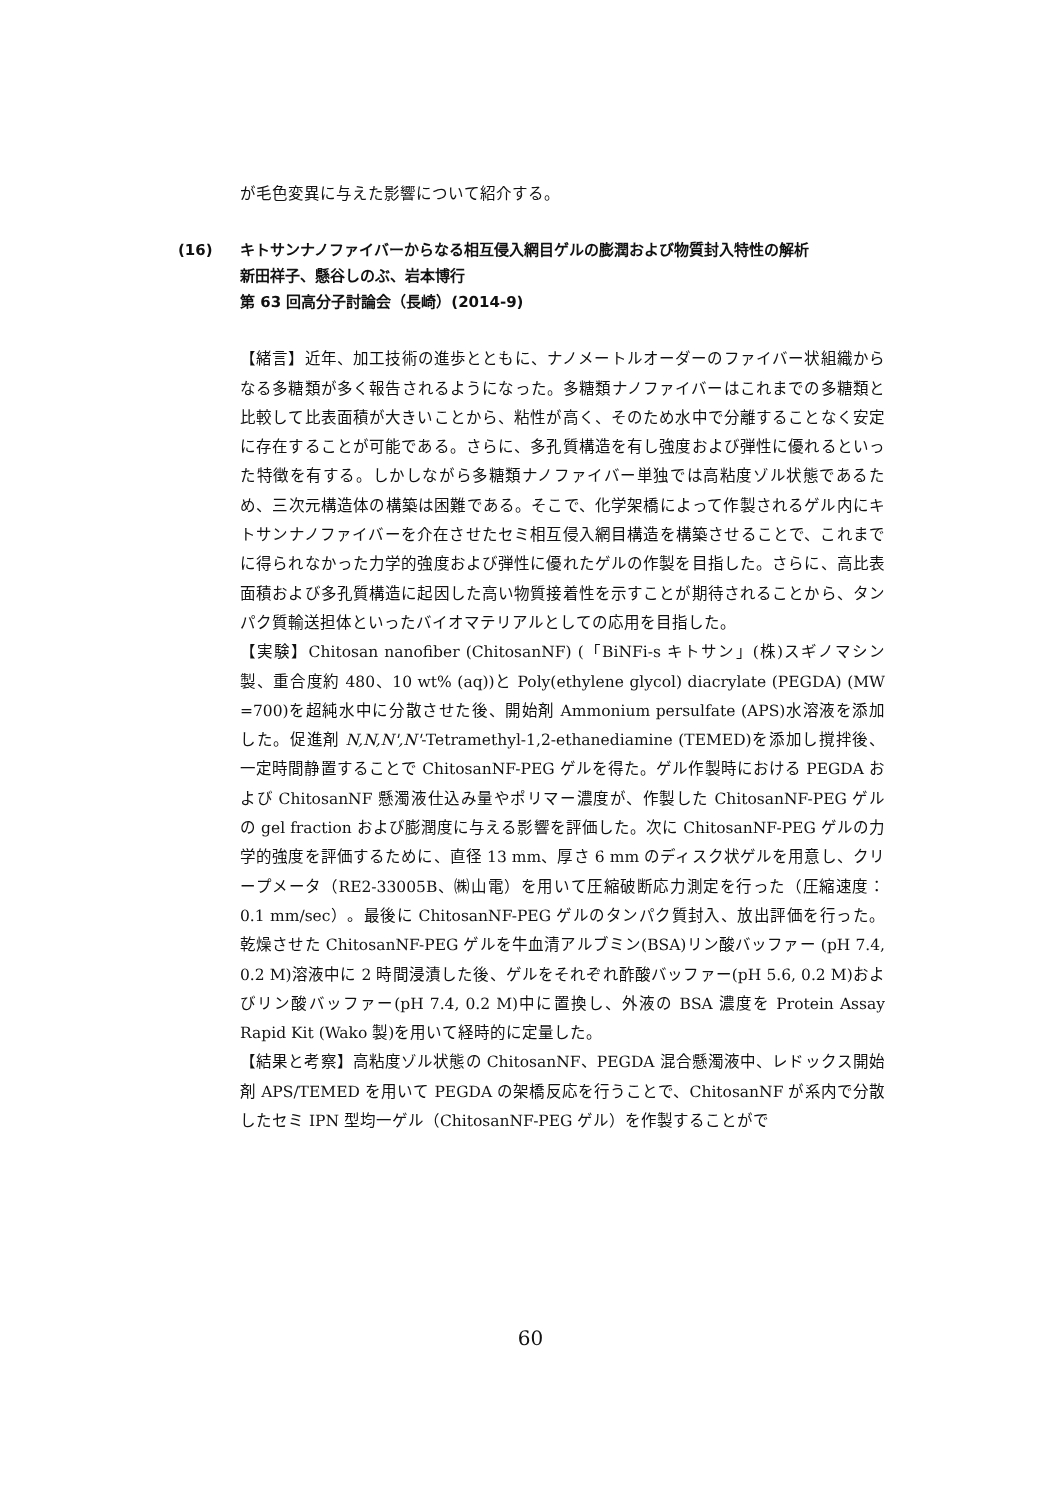が毛色変異に与えた影響について紹介する。
(16) キトサンナノファイバーからなる相互侵入網目ゲルの膨潤および物質封入特性の解析
新田祥子、懸谷しのぶ、岩本博行
第 63 回高分子討論会（長崎）(2014-9)
【緒言】近年、加工技術の進歩とともに、ナノメートルオーダーのファイバー状組織からなる多糖類が多く報告されるようになった。多糖類ナノファイバーはこれまでの多糖類と比較して比表面積が大きいことから、粘性が高く、そのため水中で分離することなく安定に存在することが可能である。さらに、多孔質構造を有し強度および弾性に優れるといった特徴を有する。しかしながら多糖類ナノファイバー単独では高粘度ゾル状態であるため、三次元構造体の構築は困難である。そこで、化学架橋によって作製されるゲル内にキトサンナノファイバーを介在させたセミ相互侵入網目構造を構築させることで、これまでに得られなかった力学的強度および弾性に優れたゲルの作製を目指した。さらに、高比表面積および多孔質構造に起因した高い物質接着性を示すことが期待されることから、タンパク質輸送担体といったバイオマテリアルとしての応用を目指した。
【実験】Chitosan nanofiber (ChitosanNF) (「BiNFi-s キトサン」(株)スギノマシン製、重合度約 480、10 wt% (aq))と Poly(ethylene glycol) diacrylate (PEGDA) (MW =700)を超純水中に分散させた後、開始剤 Ammonium persulfate (APS)水溶液を添加した。促進剤 N,N,N',N'-Tetramethyl-1,2-ethanediamine (TEMED)を添加し撹拌後、一定時間静置することで ChitosanNF-PEG ゲルを得た。ゲル作製時における PEGDA および ChitosanNF 懸濁液仕込み量やポリマー濃度が、作製した ChitosanNF-PEG ゲルの gel fraction および膨潤度に与える影響を評価した。次に ChitosanNF-PEG ゲルの力学的強度を評価するために、直径 13 mm、厚さ 6 mm のディスク状ゲルを用意し、クリープメータ（RE2-33005B、㈱山電）を用いて圧縮破断応力測定を行った（圧縮速度：0.1 mm/sec）。最後に ChitosanNF-PEG ゲルのタンパク質封入、放出評価を行った。乾燥させた ChitosanNF-PEG ゲルを牛血清アルブミン(BSA)リン酸バッファー (pH 7.4, 0.2 M)溶液中に 2 時間浸漬した後、ゲルをそれぞれ酢酸バッファー(pH 5.6, 0.2 M)およびリン酸バッファー(pH 7.4, 0.2 M)中に置換し、外液の BSA 濃度を Protein Assay Rapid Kit (Wako 製)を用いて経時的に定量した。
【結果と考察】高粘度ゾル状態の ChitosanNF、PEGDA 混合懸濁液中、レドックス開始剤 APS/TEMED を用いて PEGDA の架橋反応を行うことで、ChitosanNF が系内で分散したセミ IPN 型均一ゲル（ChitosanNF-PEG ゲル）を作製することがで
60